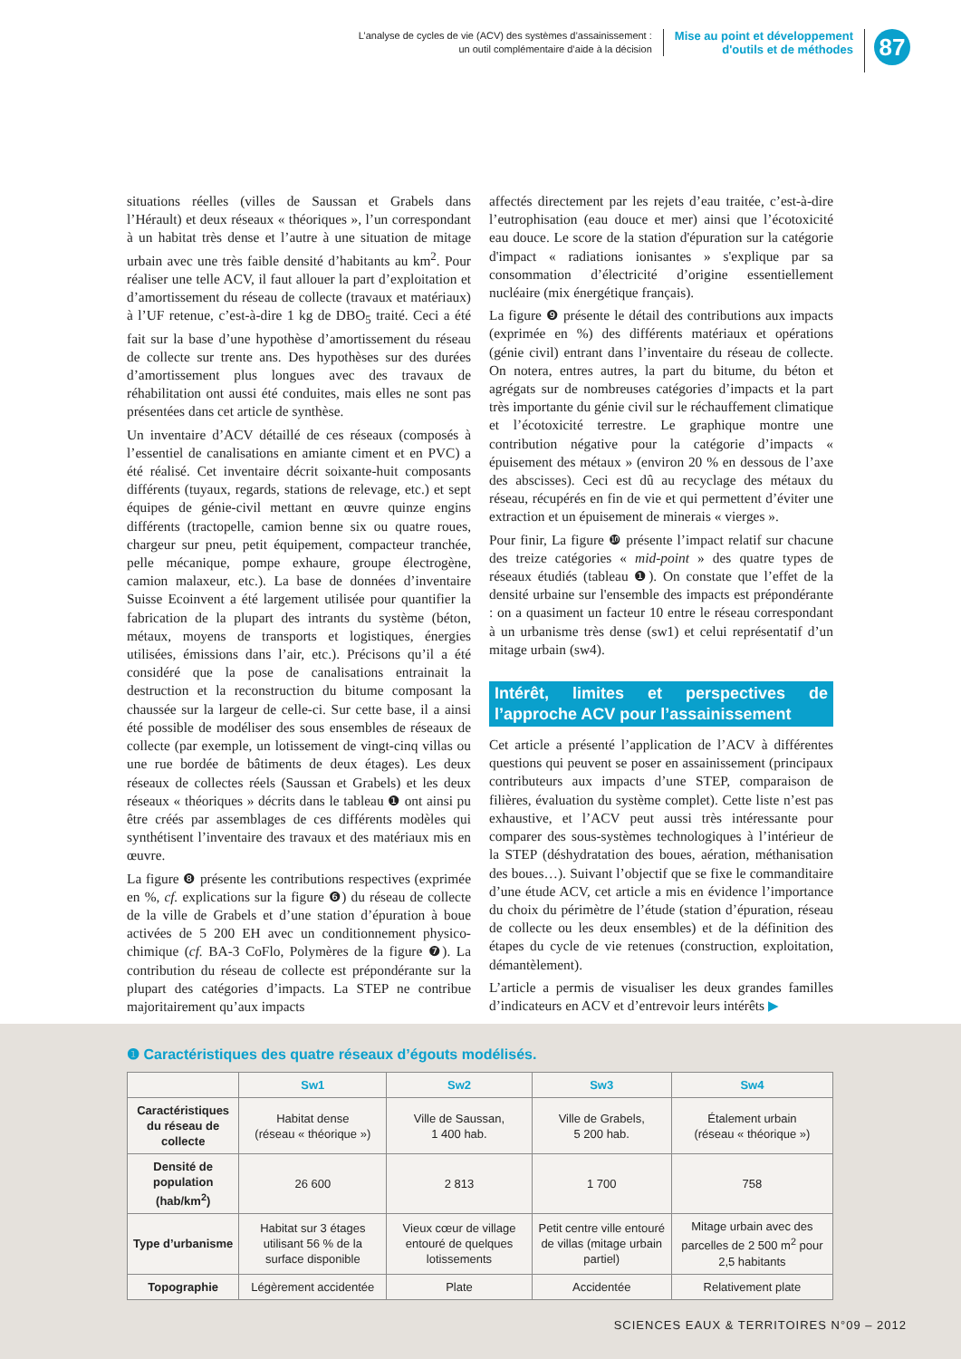L’analyse de cycles de vie (ACV) des systèmes d’assainissement :
un outil complémentaire d’aide à la décision
Mise au point et développement
d'outils et de méthodes
87
situations réelles (villes de Saussan et Grabels dans l’Hérault) et deux réseaux « théoriques », l’un correspondant à un habitat très dense et l’autre à une situation de mitage urbain avec une très faible densité d’habitants au km<sup>2</sup>. Pour réaliser une telle ACV, il faut allouer la part d’exploitation et d’amortissement du réseau de collecte (travaux et matériaux) à l’UF retenue, c’est-à-dire 1 kg de DBO<sub>5</sub> traité. Ceci a été fait sur la base d’une hypothèse d’amortissement du réseau de collecte sur trente ans. Des hypothèses sur des durées d’amortissement plus longues avec des travaux de réhabilitation ont aussi été conduites, mais elles ne sont pas présentées dans cet article de synthèse.
Un inventaire d’ACV détaillé de ces réseaux (composés à l’essentiel de canalisations en amiante ciment et en PVC) a été réalisé. Cet inventaire décrit soixante-huit composants différents (tuyaux, regards, stations de relevage, etc.) et sept équipes de génie-civil mettant en œuvre quinze engins différents (tractopelle, camion benne six ou quatre roues, chargeur sur pneu, petit équipement, compacteur tranchée, pelle mécanique, pompe exhaure, groupe électrogène, camion malaxeur, etc.). La base de données d’inventaire Suisse Ecoinvent a été largement utilisée pour quantifier la fabrication de la plupart des intrants du système (béton, métaux, moyens de transports et logistiques, énergies utilisées, émissions dans l’air, etc.). Précisons qu’il a été considéré que la pose de canalisations entrainait la destruction et la reconstruction du bitume composant la chaussée sur la largeur de celle-ci. Sur cette base, il a ainsi été possible de modéliser des sous ensembles de réseaux de collecte (par exemple, un lotissement de vingt-cinq villas ou une rue bordée de bâtiments de deux étages). Les deux réseaux de collectes réels (Saussan et Grabels) et les deux réseaux « théoriques » décrits dans le tableau ❶ ont ainsi pu être créés par assemblages de ces différents modèles qui synthétisent l’inventaire des travaux et des matériaux mis en œuvre.
La figure ❽ présente les contributions respectives (exprimée en %, cf. explications sur la figure ❻) du réseau de collecte de la ville de Grabels et d’une station d’épuration à boue activées de 5 200 EH avec un conditionnement physico-chimique (cf. BA-3 CoFlo, Polymères de la figure ❼). La contribution du réseau de collecte est prépondérante sur la plupart des catégories d’impacts. La STEP ne contribue majoritairement qu’aux impacts
affectés directement par les rejets d’eau traitée, c’est-à-dire l’eutrophisation (eau douce et mer) ainsi que l’écotoxicité eau douce. Le score de la station d'épuration sur la catégorie d'impact « radiations ionisantes » s'explique par sa consommation d’électricité d’origine essentiellement nucléaire (mix énergétique français).
La figure ❾ présente le détail des contributions aux impacts (exprimée en %) des différents matériaux et opérations (génie civil) entrant dans l’inventaire du réseau de collecte. On notera, entres autres, la part du bitume, du béton et agrégats sur de nombreuses catégories d’impacts et la part très importante du génie civil sur le réchauffement climatique et l’écotoxicité terrestre. Le graphique montre une contribution négative pour la catégorie d’impacts « épuisement des métaux » (environ 20 % en dessous de l’axe des abscisses). Ceci est dû au recyclage des métaux du réseau, récupérés en fin de vie et qui permettent d’éviter une extraction et un épuisement de minerais « vierges ».
Pour finir, La figure ❿ présente l’impact relatif sur chacune des treize catégories « mid-point » des quatre types de réseaux étudiés (tableau ❶). On constate que l’effet de la densité urbaine sur l'ensemble des impacts est prépondérante : on a quasiment un facteur 10 entre le réseau correspondant à un urbanisme très dense (sw1) et celui représentatif d’un mitage urbain (sw4).
Intérêt, limites et perspectives de l’approche ACV pour l’assainissement
Cet article a présenté l’application de l’ACV à différentes questions qui peuvent se poser en assainissement (principaux contributeurs aux impacts d’une STEP, comparaison de filières, évaluation du système complet). Cette liste n’est pas exhaustive, et l’ACV peut aussi très intéressante pour comparer des sous-systèmes technologiques à l’intérieur de la STEP (déshydratation des boues, aération, méthanisation des boues…). Suivant l’objectif que se fixe le commanditaire d’une étude ACV, cet article a mis en évidence l’importance du choix du périmètre de l’étude (station d’épuration, réseau de collecte ou les deux ensembles) et de la définition des étapes du cycle de vie retenues (construction, exploitation, démantèlement).
L’article a permis de visualiser les deux grandes familles d’indicateurs en ACV et d’entrevoir leurs intérêts ▶
❶ Caractéristiques des quatre réseaux d’égouts modélisés.
| | Sw1 | Sw2 | Sw3 | Sw4 |
| --- | --- | --- | --- | --- |
| Caractéristiques du réseau de collecte | Habitat dense (réseau « théorique ») | Ville de Saussan, 1 400 hab. | Ville de Grabels, 5 200 hab. | Étalement urbain (réseau « théorique ») |
| Densité de population (hab/km<sup>2</sup>) | 26 600 | 2 813 | 1 700 | 758 |
| Type d’urbanisme | Habitat sur 3 étages utilisant 56 % de la surface disponible | Vieux cœur de village entouré de quelques lotissements | Petit centre ville entouré de villas (mitage urbain partiel) | Mitage urbain avec des parcelles de 2 500 m<sup>2</sup> pour 2,5 habitants |
| Topographie | Légèrement accidentée | Plate | Accidentée | Relativement plate |
SCIENCES EAUX & TERRITOIRES N°09 – 2012